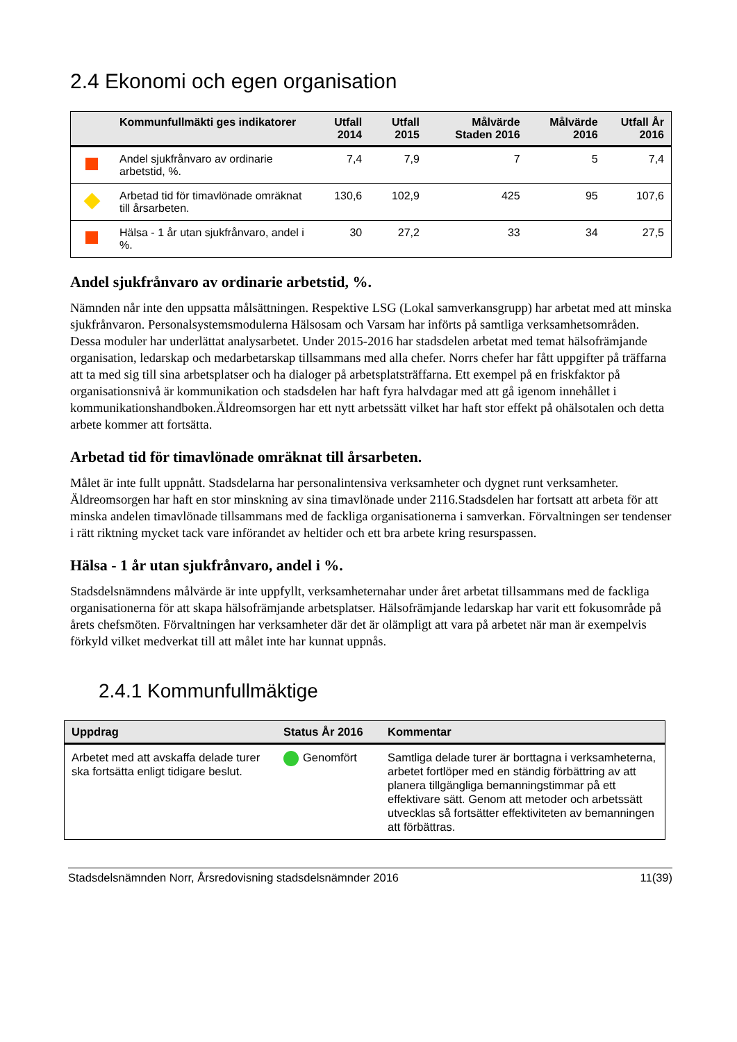2.4 Ekonomi och egen organisation
| | Kommunfullmäkti ges indikatorer | Utfall 2014 | Utfall 2015 | Målvärde Staden 2016 | Målvärde 2016 | Utfall År 2016 |
| --- | --- | --- | --- | --- | --- | --- |
| | Andel sjukfrånvaro av ordinarie arbetstid, %. | 7,4 | 7,9 | 7 | 5 | 7,4 |
| | Arbetad tid för timavlönade omräknat till årsarbeten. | 130,6 | 102,9 | 425 | 95 | 107,6 |
| | Hälsa - 1 år utan sjukfrånvaro, andel i %. | 30 | 27,2 | 33 | 34 | 27,5 |
Andel sjukfrånvaro av ordinarie arbetstid, %.
Nämnden når inte den uppsatta målsättningen. Respektive LSG (Lokal samverkansgrupp) har arbetat med att minska sjukfrånvaron. Personalsystemsmodulerna Hälsosam och Varsam har införts på samtliga verksamhetsområden. Dessa moduler har underlättat analysarbetet. Under 2015-2016 har stadsdelen arbetat med temat hälsofrämjande organisation, ledarskap och medarbetarskap tillsammans med alla chefer. Norrs chefer har fått uppgifter på träffarna att ta med sig till sina arbetsplatser och ha dialoger på arbetsplatsträffarna. Ett exempel på en friskfaktor på organisationsnivå är kommunikation och stadsdelen har haft fyra halvdagar med att gå igenom innehållet i kommunikationshandboken.Äldreomsorgen har ett nytt arbetssätt vilket har haft stor effekt på ohälsotalen och detta arbete kommer att fortsätta.
Arbetad tid för timavlönade omräknat till årsarbeten.
Målet är inte fullt uppnått. Stadsdelarna har personalintensiva verksamheter och dygnet runt verksamheter. Äldreomsorgen har haft en stor minskning av sina timavlönade under 2116.Stadsdelen har fortsatt att arbeta för att minska andelen timavlönade tillsammans med de fackliga organisationerna i samverkan. Förvaltningen ser tendenser i rätt riktning mycket tack vare införandet av heltider och ett bra arbete kring resurspassen.
Hälsa - 1 år utan sjukfrånvaro, andel i %.
Stadsdelsnämndens målvärde är inte uppfyllt, verksamheternahar under året arbetat tillsammans med de fackliga organisationerna för att skapa hälsofrämjande arbetsplatser. Hälsofrämjande ledarskap har varit ett fokusområde på årets chefsmöten. Förvaltningen har verksamheter där det är olämpligt att vara på arbetet när man är exempelvis förkyld vilket medverkat till att målet inte har kunnat uppnås.
2.4.1 Kommunfullmäktige
| Uppdrag | Status År 2016 | Kommentar |
| --- | --- | --- |
| Arbetet med att avskaffa delade turer ska fortsätta enligt tidigare beslut. | Genomfört | Samtliga delade turer är borttagna i verksamheterna, arbetet fortlöper med en ständig förbättring av att planera tillgängliga bemanningstimmar på ett effektivare sätt. Genom att metoder och arbetssätt utvecklas så fortsätter effektiviteten av bemanningen att förbättras. |
Stadsdelsnämnden Norr, Årsredovisning stadsdelsnämnder 2016 11(39)